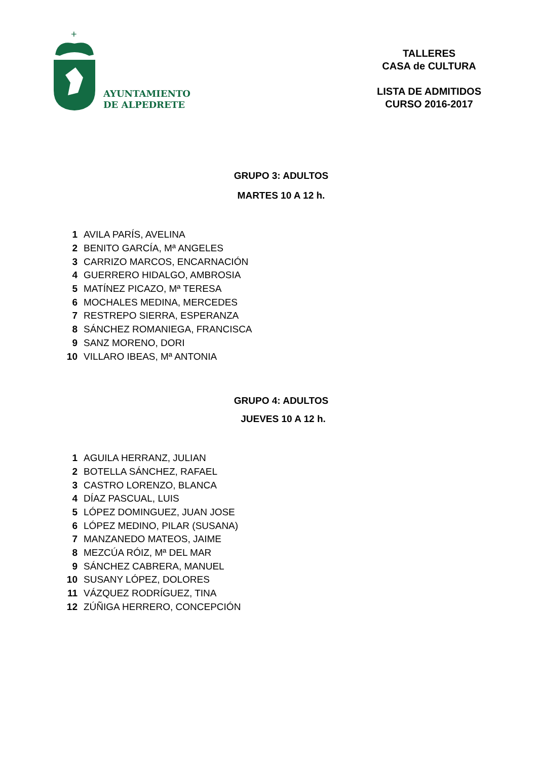+
AYUNTAMIENTO
DE ALPEDRETE
TALLERES
CASA de CULTURA
LISTA DE ADMITIDOS
CURSO 2016-2017
GRUPO 3: ADULTOS
MARTES 10 A 12 h.
| 1 | AVILA PARÍS, AVELINA |
| 2 | BENITO GARCÍA, Mª ANGELES |
| 3 | CARRIZO MARCOS, ENCARNACIÓN |
| 4 | GUERRERO HIDALGO, AMBROSIA |
| 5 | MATÍNEZ PICAZO, Mª TERESA |
| 6 | MOCHALES MEDINA, MERCEDES |
| 7 | RESTREPO SIERRA, ESPERANZA |
| 8 | SÁNCHEZ ROMANIEGA, FRANCISCA |
| 9 | SANZ MORENO, DORI |
| 10 | VILLARO IBEAS, Mª ANTONIA |
GRUPO 4: ADULTOS
JUEVES 10 A 12 h.
| 1 | AGUILA HERRANZ, JULIAN |
| 2 | BOTELLA SÁNCHEZ, RAFAEL |
| 3 | CASTRO LORENZO, BLANCA |
| 4 | DÍAZ PASCUAL, LUIS |
| 5 | LÓPEZ DOMINGUEZ, JUAN JOSE |
| 6 | LÓPEZ MEDINO, PILAR (SUSANA) |
| 7 | MANZANEDO MATEOS, JAIME |
| 8 | MEZCÚA RÓIZ, Mª DEL MAR |
| 9 | SÁNCHEZ CABRERA, MANUEL |
| 10 | SUSANY LÓPEZ, DOLORES |
| 11 | VÁZQUEZ RODRÍGUEZ, TINA |
| 12 | ZÚÑIGA HERRERO, CONCEPCIÓN |